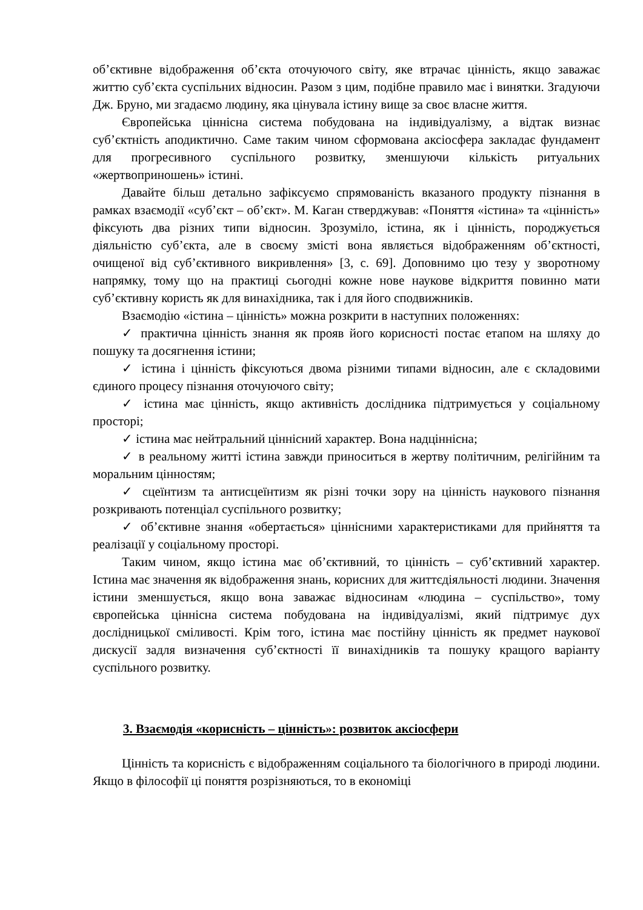об’єктивне відображення об’єкта оточуючого світу, яке втрачає цінність, якщо заважає життю суб’єкта суспільних відносин. Разом з цим, подібне правило має і винятки. Згадуючи Дж. Бруно, ми згадаємо людину, яка цінувала істину вище за своє власне життя.
Європейська ціннісна система побудована на індивідуалізму, а відтак визнає суб’єктність аподиктично. Саме таким чином сформована аксіосфера закладає фундамент для прогресивного суспільного розвитку, зменшуючи кількість ритуальних «жертвоприношень» істині.
Давайте більш детально зафіксуємо спрямованість вказаного продукту пізнання в рамках взаємодії «суб’єкт – об’єкт». М. Каган стверджував: «Поняття «істина» та «цінність» фіксують два різних типи відносин. Зрозуміло, істина, як і цінність, породжується діяльністю суб’єкта, але в своєму змісті вона являється відображенням об’єктності, очищеної від суб’єктивного викривлення» [3, с. 69]. Доповнимо цю тезу у зворотному напрямку, тому що на практиці сьогодні кожне нове наукове відкриття повинно мати суб’єктивну користь як для винахідника, так і для його сподвижників.
Взаємодію «істина – цінність» можна розкрити в наступних положеннях:
✓ практична цінність знання як прояв його корисності постає етапом на шляху до пошуку та досягнення істини;
✓ істина і цінність фіксуються двома різними типами відносин, але є складовими єдиного процесу пізнання оточуючого світу;
✓ істина має цінність, якщо активність дослідника підтримується у соціальному просторі;
✓ істина має нейтральний ціннісний характер. Вона надціннісна;
✓ в реальному житті істина завжди приноситься в жертву політичним, релігійним та моральним цінностям;
✓ сцеїнтизм та антисцеїнтизм як різні точки зору на цінність наукового пізнання розкривають потенціал суспільного розвитку;
✓ об’єктивне знання «обертається» ціннісними характеристиками для прийняття та реалізації у соціальному просторі.
Таким чином, якщо істина має об’єктивний, то цінність – суб’єктивний характер. Істина має значення як відображення знань, корисних для життєдіяльності людини. Значення істини зменшується, якщо вона заважає відносинам «людина – суспільство», тому європейська ціннісна система побудована на індивідуалізмі, який підтримує дух дослідницької сміливості. Крім того, істина має постійну цінність як предмет наукової дискусії задля визначення суб’єктності її винахідників та пошуку кращого варіанту суспільного розвитку.
3. Взаємодія «корисність – цінність»: розвиток аксіосфери
Цінність та корисність є відображенням соціального та біологічного в природі людини. Якщо в філософії ці поняття розрізняються, то в економіці